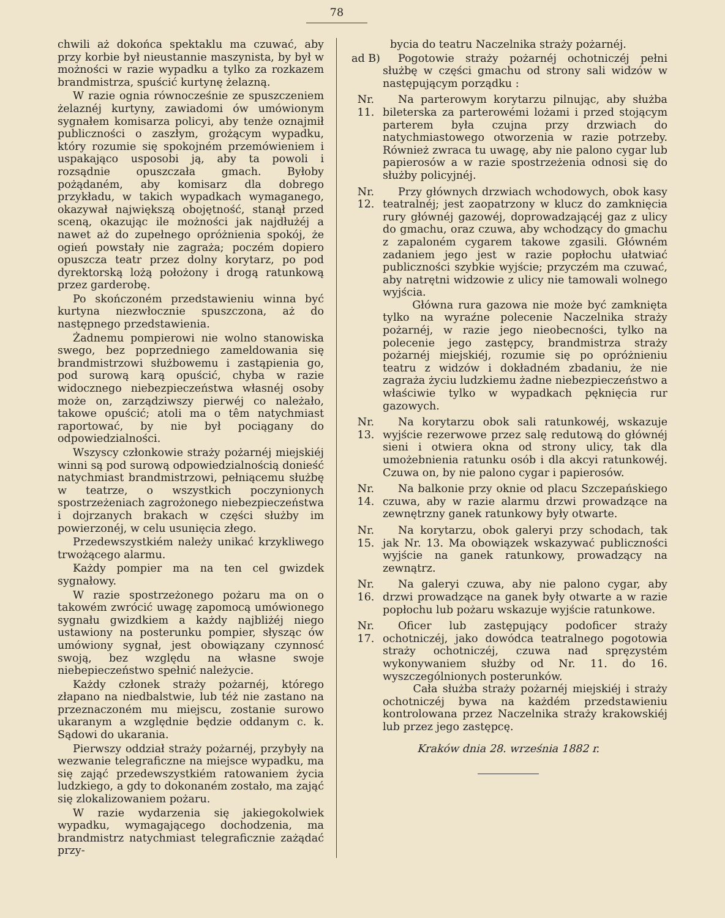78
chwili aż dokońca spektaklu ma czuwać, aby przy korbie był nieustannie maszynista, by był w możności w razie wypadku a tylko za rozkazem brandmistrza, spuścić kurtynę żelazną.
W razie ognia równocześnie ze spuszczeniem żelaznéj kurtyny, zawiadomi ów umówionym sygnałem komisarza policyi, aby tenże oznajmił publiczności o zaszłym, grożącym wypadku, który rozumie się spokojném przemówieniem i uspakająco usposobi ją, aby ta powoli i rozsądnie opuszczała gmach. Byłoby pożądaném, aby komisarz dla dobrego przykładu, w takich wypadkach wymaganego, okazywał największą obojętność, stanął przed sceną, okazując ile możności jak najdłużéj a nawet aż do zupełnego opróżnienia spokój, że ogień powstały nie zagraża; poczém dopiero opuszcza teatr przez dolny korytarz, po pod dyrektorską lożą położony i drogą ratunkową przez garderobę.
Po skończoném przedstawieniu winna być kurtyna niezwłocznie spuszczona, aż do następnego przedstawienia.
Żadnemu pompierowi nie wolno stanowiska swego, bez poprzedniego zameldowania się brandmistrzowi służbowemu i zastąpienia go, pod surową karą opuścić, chyba w razie widocznego niebezpieczeństwa własnéj osoby może on, zarządziwszy pierwéj co należało, takowe opuścić; atoli ma o têm natychmiast raportować, by nie był pociągany do odpowiedzialności.
Wszyscy członkowie straży pożarnéj miejskiéj winni są pod surową odpowiedzialnością donieść natychmiast brandmistrzowi, pełniącemu służbę w teatrze, o wszystkich poczynionych spostrzeżeniach zagrożonego niebezpieczeństwa i dojrzanych brakach w części służby im powierzonéj, w celu usunięcia złego.
Przedewszystkiém należy unikać krzykliwego trwożącego alarmu.
Każdy pompier ma na ten cel gwizdek sygnałowy.
W razie spostrzeżonego pożaru ma on o takowém zwrócić uwagę zapomocą umówionego sygnału gwizdkiem a każdy najbliżéj niego ustawiony na posterunku pompier, słysząc ów umówiony sygnał, jest obowiązany czynnosć swoją, bez względu na własne swoje niebepieczeństwo spełnić należycie.
Każdy członek straży pożarnéj, którego złapano na niedbalstwie, lub téż nie zastano na przeznaczoném mu miejscu, zostanie surowo ukaranym a względnie będzie oddanym c. k. Sądowi do ukarania.
Pierwszy oddział straży pożarnéj, przybyły na wezwanie telegraficzne na miejsce wypadku, ma się zająć przedewszystkiém ratowaniem życia ludzkiego, a gdy to dokonaném zostało, ma zająć się zlokalizowaniem pożaru.
W razie wydarzenia się jakiegokolwiek wypadku, wymagającego dochodzenia, ma brandmistrz natychmiast telegraficznie zażądać przy-
bycia do teatru Naczelnika straży pożarnéj.
ad B) Pogotowie straży pożarnéj ochotniczéj pełni służbę w części gmachu od strony sali widzów w następującym porządku :
Nr.
11.
Na parterowym korytarzu pilnując, aby służba bileterska za parterowémi lożami i przed stojącym parterem była czujna przy drzwiach do natychmiastowego otworzenia w razie potrzeby. Również zwraca tu uwagę, aby nie palono cygar lub papierosów a w razie spostrzeżenia odnosi się do służby policyjnéj.
Nr.
12.
Przy głównych drzwiach wchodowych, obok kasy teatralnéj; jest zaopatrzony w klucz do zamknięcia rury głównéj gazowéj, doprowadzającéj gaz z ulicy do gmachu, oraz czuwa, aby wchodzący do gmachu z zapaloném cygarem takowe zgasili. Główném zadaniem jego jest w razie popłochu ułatwiać publiczności szybkie wyjście; przyczém ma czuwać, aby natrętni widzowie z ulicy nie tamowali wolnego wyjścia.
Główna rura gazowa nie może być zamknięta tylko na wyraźne polecenie Naczelnika straży pożarnéj, w razie jego nieobecności, tylko na polecenie jego zastępcy, brandmistrza straży pożarnéj miejskiéj, rozumie się po opróżnieniu teatru z widzów i dokładném zbadaniu, że nie zagraża życiu ludzkiemu żadne niebezpieczeństwo a właściwie tylko w wypadkach pęknięcia rur gazowych.
Nr.
13.
Na korytarzu obok sali ratunkowéj, wskazuje wyjście rezerwowe przez salę redutową do głównéj sieni i otwiera okna od strony ulicy, tak dla umożebnienia ratunku osób i dla akcyi ratunkowéj. Czuwa on, by nie palono cygar i papierosów.
Nr.
14.
Na balkonie przy oknie od placu Szczepańskiego czuwa, aby w razie alarmu drzwi prowadzące na zewnętrzny ganek ratunkowy były otwarte.
Nr.
15.
Na korytarzu, obok galeryi przy schodach, tak jak Nr. 13. Ma obowiązek wskazywać publiczności wyjście na ganek ratunkowy, prowadzący na zewnątrz.
Nr.
16.
Na galeryi czuwa, aby nie palono cygar, aby drzwi prowadzące na ganek były otwarte a w razie popłochu lub pożaru wskazuje wyjście ratunkowe.
Nr.
17.
Oficer lub zastępujący podoficer straży ochotniczéj, jako dowódca teatralnego pogotowia straży ochotniczéj, czuwa nad spręzystém wykonywaniem służby od Nr. 11. do 16. wyszczególnionych posterunków.
Cała służba straży pożarnéj miejskiéj i straży ochotniczéj bywa na każdém przedstawieniu kontrolowana przez Naczelnika straży krakowskiéj lub przez jego zastępcę.
Kraków dnia 28. września 1882 r.